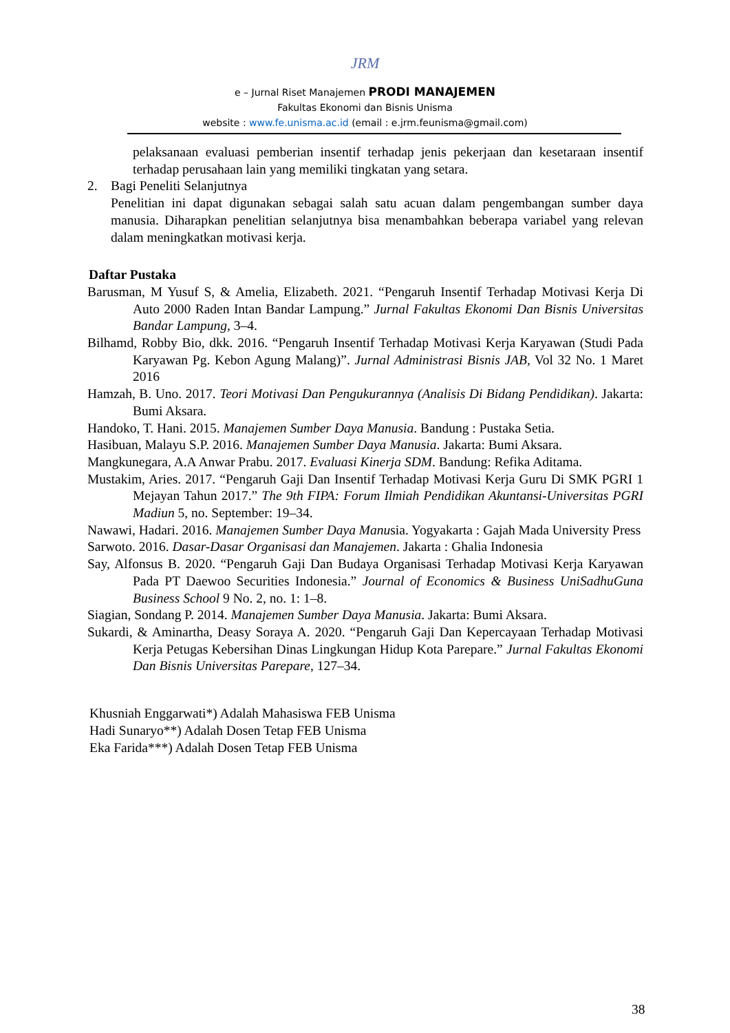JRM
e – Jurnal Riset Manajemen PRODI MANAJEMEN
Fakultas Ekonomi dan Bisnis Unisma
website : www.fe.unisma.ac.id (email : e.jrm.feunisma@gmail.com)
pelaksanaan evaluasi pemberian insentif terhadap jenis pekerjaan dan kesetaraan insentif terhadap perusahaan lain yang memiliki tingkatan yang setara.
2. Bagi Peneliti Selanjutnya
Penelitian ini dapat digunakan sebagai salah satu acuan dalam pengembangan sumber daya manusia. Diharapkan penelitian selanjutnya bisa menambahkan beberapa variabel yang relevan dalam meningkatkan motivasi kerja.
Daftar Pustaka
Barusman, M Yusuf S, & Amelia, Elizabeth. 2021. “Pengaruh Insentif Terhadap Motivasi Kerja Di Auto 2000 Raden Intan Bandar Lampung.” Jurnal Fakultas Ekonomi Dan Bisnis Universitas Bandar Lampung, 3–4.
Bilhamd, Robby Bio, dkk. 2016. “Pengaruh Insentif Terhadap Motivasi Kerja Karyawan (Studi Pada Karyawan Pg. Kebon Agung Malang)”. Jurnal Administrasi Bisnis JAB, Vol 32 No. 1 Maret 2016
Hamzah, B. Uno. 2017. Teori Motivasi Dan Pengukurannya (Analisis Di Bidang Pendidikan). Jakarta: Bumi Aksara.
Handoko, T. Hani. 2015. Manajemen Sumber Daya Manusia. Bandung : Pustaka Setia.
Hasibuan, Malayu S.P. 2016. Manajemen Sumber Daya Manusia. Jakarta: Bumi Aksara.
Mangkunegara, A.A Anwar Prabu. 2017. Evaluasi Kinerja SDM. Bandung: Refika Aditama.
Mustakim, Aries. 2017. “Pengaruh Gaji Dan Insentif Terhadap Motivasi Kerja Guru Di SMK PGRI 1 Mejayan Tahun 2017.” The 9th FIPA: Forum Ilmiah Pendidikan Akuntansi-Universitas PGRI Madiun 5, no. September: 19–34.
Nawawi, Hadari. 2016. Manajemen Sumber Daya Manusia. Yogyakarta : Gajah Mada University Press
Sarwoto. 2016. Dasar-Dasar Organisasi dan Manajemen. Jakarta : Ghalia Indonesia
Say, Alfonsus B. 2020. “Pengaruh Gaji Dan Budaya Organisasi Terhadap Motivasi Kerja Karyawan Pada PT Daewoo Securities Indonesia.” Journal of Economics & Business UniSadhuGuna Business School 9 No. 2, no. 1: 1–8.
Siagian, Sondang P. 2014. Manajemen Sumber Daya Manusia. Jakarta: Bumi Aksara.
Sukardi, & Aminartha, Deasy Soraya A. 2020. “Pengaruh Gaji Dan Kepercayaan Terhadap Motivasi Kerja Petugas Kebersihan Dinas Lingkungan Hidup Kota Parepare.” Jurnal Fakultas Ekonomi Dan Bisnis Universitas Parepare, 127–34.
Khusniah Enggarwati*) Adalah Mahasiswa FEB Unisma
Hadi Sunaryo**) Adalah Dosen Tetap FEB Unisma
Eka Farida***) Adalah Dosen Tetap FEB Unisma
38